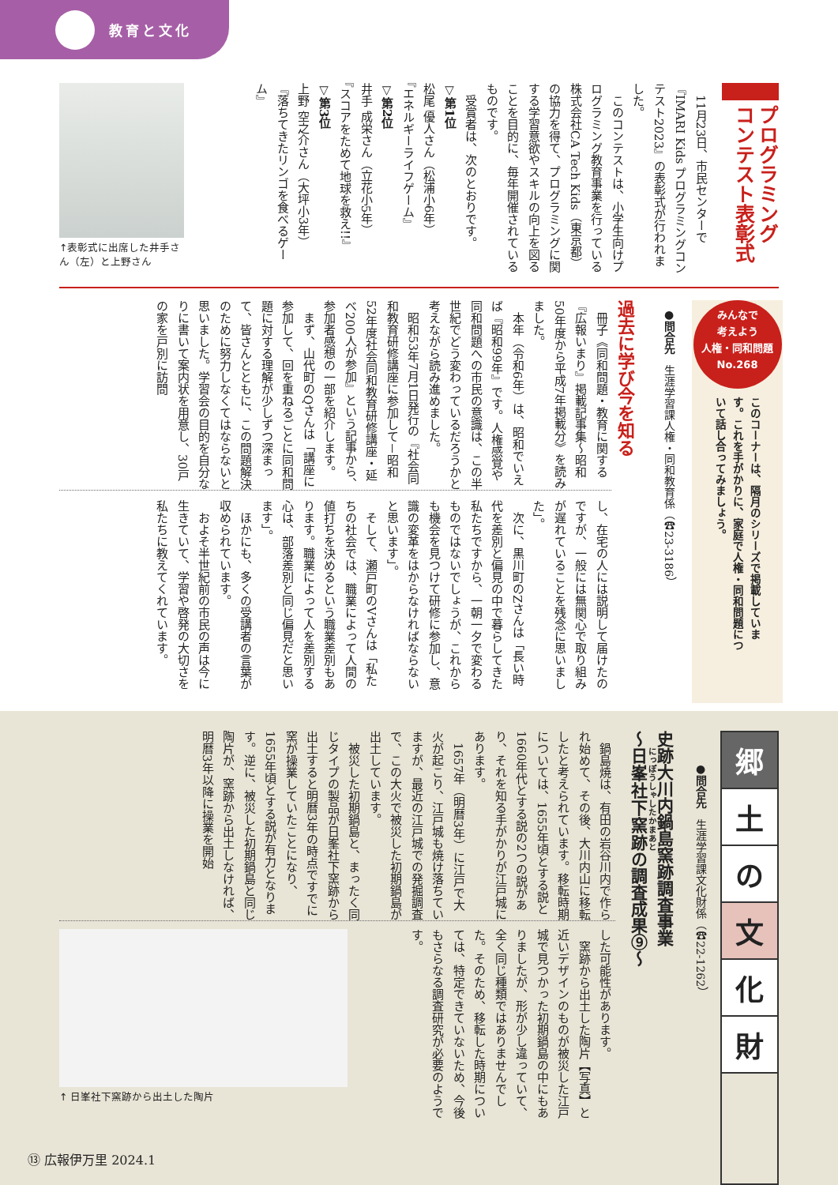教育と文化
プログラミング
コンテスト表彰式
　11月23日、市民センターで『IMARI Kids プログラミングコンテスト2023』の表彰式が行われました。
　このコンテストは、小学生向けプログラミング教育事業を行っている株式会社CA Tech Kids（東京都）の協力を得て、プログラミングに関する学習意欲やスキルの向上を図ることを目的に、毎年開催されているものです。
　受賞者は、次のとおりです。
▽第1位
松尾 優人さん（松浦小6年）
『エネルギーライフゲーム』
▽第2位
井手 成栄さん（立花小5年）
『スコアをためて地球を救え!!』
▽第3位
上野 空之介さん（大坪小3年）
『落ちてきたリンゴを食べるゲーム』
↑表彰式に出席した井手さん（左）と上野さん
みんなで
考えよう
人権・同和問題
No.268
このコーナーは、隔月のシリーズで掲載しています。これを手がかりに、家庭で人権・同和問題について話し合ってみましょう。
●問合先　生涯学習課人権・同和教育係（☎23-3186）
過去に学び今を知る
　冊子《同和問題・教育に関する『広報いまり』掲載記事集～昭和50年度から平成7年掲載分》を読みました。
　本年（令和6年）は、昭和でいえば『昭和99年』です。人権感覚や同和問題への市民の意識は、この半世紀でどう変わっているだろうかと考えながら読み進めました。
　昭和53年7月1日発行の『社会同和教育研修講座に参加して－昭和52年度社会同和教育研修講座・延べ200人が参加』という記事から、参加者感想の一部を紹介します。
　まず、山代町のQさんは「講座に参加して、回を重ねるごとに同和問題に対する理解が少しずつ深まって、皆さんとともに、この問題解決のために努力しなくてはならないと思いました。学習会の目的を自分なりに書いて案内状を用意し、30戸の家を戸別に訪問
し、在宅の人には説明して届けたのですが、一般には無関心で取り組みが遅れていることを残念に思いました」。
　次に、黒川町のZさんは「長い時代を差別と偏見の中で暮らしてきた私たちですから、一朝一夕で変わるものではないでしょうが、これからも機会を見つけて研修に参加し、意識の変革をはからなければならないと思います」。
　そして、瀬戸町のVさんは「私たちの社会では、職業によって人間の値打ちを決めるという職業差別もあります。職業によって人を差別する心は、部落差別と同じ偏見だと思います」。
　ほかにも、多くの受講者の言葉が収められています。
　およそ半世紀前の市民の声は今に生きていて、学習や啓発の大切さを私たちに教えてくれています。
郷
土
の
文
化
財
●問合先　生涯学習課文化財係（☎22-1262）
史跡大川内鍋島窯跡調査事業
～日峯社下窯跡の調査成果⑨～
　鍋島焼は、有田の岩谷川内で作られ始めて、その後、大川内山に移転したと考えられています。移転時期については、1655年頃とする説と1660年代とする説の2つの説があり、それを知る手がかりが江戸城にあります。
　1657年（明暦3年）に江戸で大火が起こり、江戸城も焼け落ちていますが、最近の江戸城での発掘調査で、この大火で被災した初期鍋島が出土しています。
　被災した初期鍋島と、まったく同じタイプの製品が日峯社下窯跡から出土すると明暦3年の時点ですでに窯が操業していたことになり、1655年頃とする説が有力となります。逆に、被災した初期鍋島と同じ陶片が、窯跡から出土しなければ、明暦3年以降に操業を開始
した可能性があります。
　窯跡から出土した陶片【写真】と近いデザインのものが被災した江戸城で見つかった初期鍋島の中にもありましたが、形が少し違っていて、全く同じ種類ではありませんでした。そのため、移転した時期については、特定できていないため、今後もさらなる調査研究が必要のようです。
↑ 日峯社下窯跡から出土した陶片
⑬ 広報伊万里 2024.1